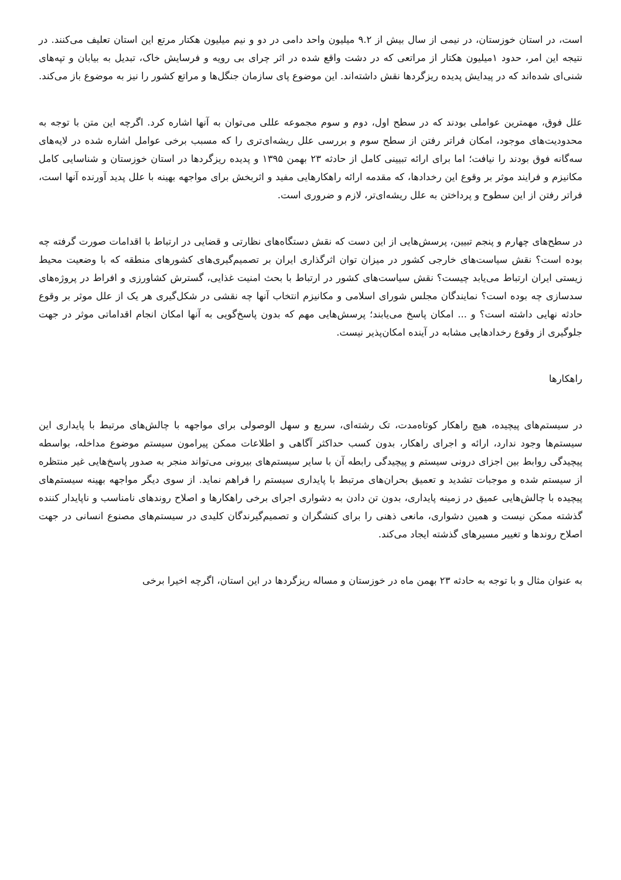است، در استان خوزستان، در نیمی از سال بیش از ۹.۲ میلیون واحد دامی در دو و نیم میلیون هکتار مرتع این استان تعلیف می‌کنند. در نتیجه این امر، حدود ۱میلیون هکتار از مراتعی که در دشت واقع شده در اثر چرای بی رویه و فرسایش خاک، تبدیل به بیابان و تپه‌های شنی‌ای شده‌اند که در پیدایش پدیده ریزگردها نقش داشته‌اند. این موضوع پای سازمان جنگل‌ها و مراتع کشور را نیز به موضوع باز می‌کند.
علل فوق، مهمترین عواملی بودند که در سطح اول، دوم و سوم مجموعه عللی می‌توان به آنها اشاره کرد. اگرچه این متن با توجه به محدودیت‌های موجود، امکان فراتر رفتن از سطح سوم و بررسی علل ریشه‌ای‌تری را که مسبب برخی عوامل اشاره شده در لایه‌های سه‌گانه فوق بودند را نیافت؛ اما برای ارائه تبیینی کامل از حادثه ۲۳ بهمن ۱۳۹۵ و پدیده ریزگردها در استان خوزستان و شناسایی کامل مکانیزم و فرایند موثر بر وقوع این رخدادها، که مقدمه ارائه راهکارهایی مفید و اثربخش برای مواجهه بهینه با علل پدید آورنده آنها است، فراتر رفتن از این سطوح و پرداختن به علل ریشه‌ای‌تر، لازم و ضروری است.
در سطح‌های چهارم و پنجم تبیین، پرسش‌هایی از این دست که نقش دستگاه‌های نظارتی و قضایی در ارتباط با اقدامات صورت گرفته چه بوده است؟ نقش سیاست‌های خارجی کشور در میزان توان اثرگذاری ایران بر تصمیم‌گیری‌های کشورهای منطقه که با وضعیت محیط زیستی ایران ارتباط می‌یابد چیست؟ نقش سیاست‌های کشور در ارتباط با بحث امنیت غذایی، گسترش کشاورزی و افراط در پروژه‌های سدسازی چه بوده است؟ نمایندگان مجلس شورای اسلامی و مکانیزم انتخاب آنها چه نقشی در شکل‌گیری هر یک از علل موثر بر وقوع حادثه نهایی داشته است؟ و ... امکان پاسخ می‌یابند؛ پرسش‌هایی مهم که بدون پاسخ‌گویی به آنها امکان انجام اقداماتی موثر در جهت جلوگیری از وقوع رخدادهایی مشابه در آینده امکان‌پذیر نیست.
راهکارها
در سیستم‌های پیچیده، هیچ راهکار کوتاه‌مدت، تک رشته‌ای، سریع و سهل الوصولی برای مواجهه با چالش‌های مرتبط با پایداری این سیستم‌ها وجود ندارد، ارائه و اجرای راهکار، بدون کسب حداکثر آگاهی و اطلاعات ممکن پیرامون سیستم موضوع مداخله، بواسطه پیچیدگی روابط بین اجزای درونی سیستم و پیچیدگی رابطه آن با سایر سیستم‌های بیرونی می‌تواند منجر به صدور پاسخ‌هایی غیر منتظره از سیستم شده و موجبات تشدید و تعمیق بحران‌های مرتبط با پایداری سیستم را فراهم نماید. از سوی دیگر مواجهه بهینه سیستم‌های پیچیده با چالش‌هایی عمیق در زمینه پایداری، بدون تن دادن به دشواری اجرای برخی راهکارها و اصلاح روندهای نامناسب و ناپایدار کننده گذشته ممکن نیست و همین دشواری، مانعی ذهنی را برای کنشگران و تصمیم‌گیرندگان کلیدی در سیستم‌های مصنوع انسانی در جهت اصلاح روندها و تغییر مسیرهای گذشته ایجاد می‌کند.
به عنوان مثال و با توجه به حادثه ۲۳ بهمن ماه در خوزستان و مساله ریزگردها در این استان، اگرچه اخیرا برخی